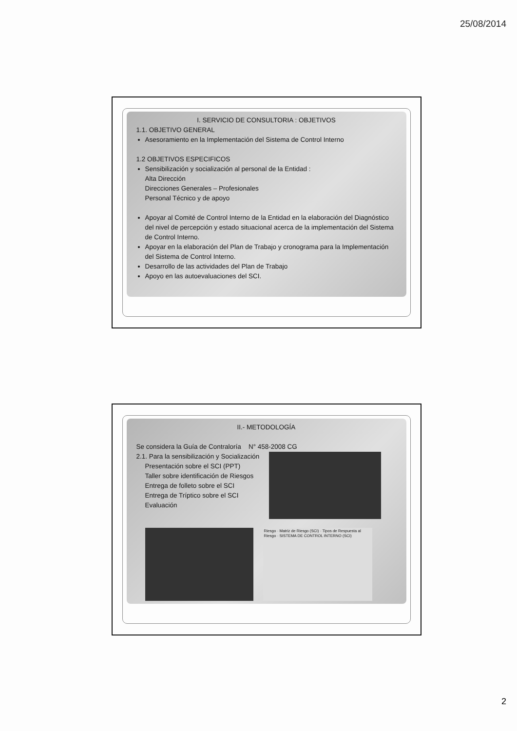25/08/2014
I. SERVICIO DE CONSULTORIA : OBJETIVOS
1.1. OBJETIVO GENERAL
Asesoramiento en la Implementación del Sistema de Control Interno
1.2 OBJETIVOS ESPECIFICOS
Sensibilización y socialización al personal de la Entidad :
Alta Dirección
Direcciones Generales – Profesionales
Personal Técnico y de apoyo
Apoyar al Comité de Control Interno de la Entidad en la elaboración del Diagnóstico del nivel de percepción y estado situacional acerca de la implementación del Sistema de Control Interno.
Apoyar en la elaboración del Plan de Trabajo y cronograma para la Implementación del Sistema de Control Interno.
Desarrollo de las actividades del Plan de Trabajo
Apoyo en las autoevaluaciones del SCI.
II.- METODOLOGÍA
Se considera la Guía de Contraloría N° 458-2008 CG
2.1. Para la sensibilización y Socialización
Presentación sobre el SCI (PPT)
Taller sobre identificación de Riesgos
Entrega de folleto sobre el SCI
Entrega de Tríptico sobre el SCI
Evaluación
Riesgo · Matriz de Riesgo (SCI) · Tipos de Respuesta al Riesgo · SISTEMA DE CONTROL INTERNO (SCI)
2